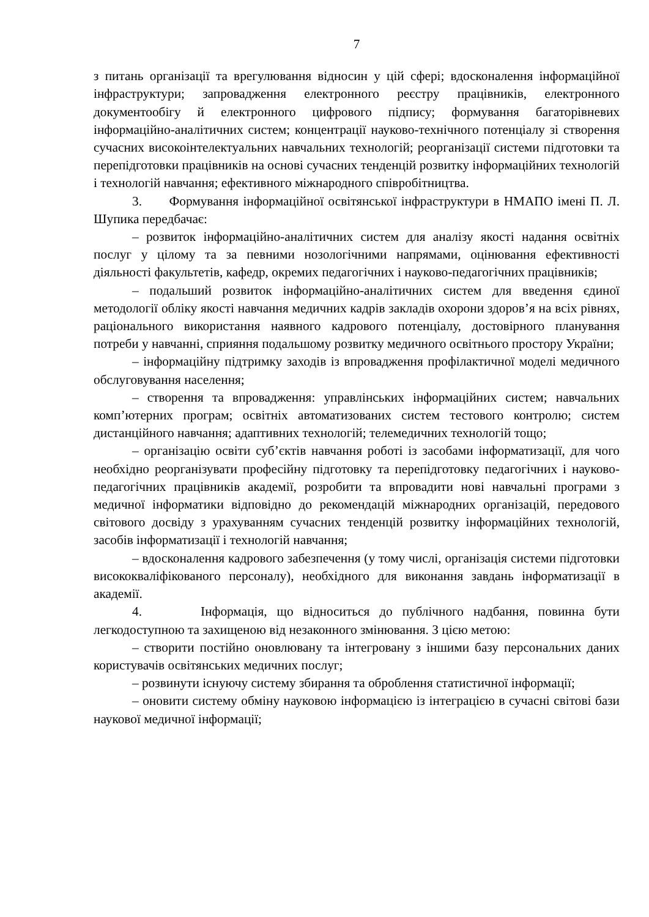7
з питань організації та врегулювання відносин у цій сфері; вдосконалення інформаційної інфраструктури; запровадження електронного реєстру працівників, електронного документообігу й електронного цифрового підпису; формування багаторівневих інформаційно-аналітичних систем; концентрації науково-технічного потенціалу зі створення сучасних високоінтелектуальних навчальних технологій; реорганізації системи підготовки та перепідготовки працівників на основі сучасних тенденцій розвитку інформаційних технологій і технологій навчання; ефективного міжнародного співробітництва.
3. Формування інформаційної освітянської інфраструктури в НМАПО імені П. Л. Шупика передбачає:
– розвиток інформаційно-аналітичних систем для аналізу якості надання освітніх послуг у цілому та за певними нозологічними напрямами, оцінювання ефективності діяльності факультетів, кафедр, окремих педагогічних і науково-педагогічних працівників;
– подальший розвиток інформаційно-аналітичних систем для введення єдиної методології обліку якості навчання медичних кадрів закладів охорони здоров’я на всіх рівнях, раціонального використання наявного кадрового потенціалу, достовірного планування потреби у навчанні, сприяння подальшому розвитку медичного освітнього простору України;
– інформаційну підтримку заходів із впровадження профілактичної моделі медичного обслуговування населення;
– створення та впровадження: управлінських інформаційних систем; навчальних комп’ютерних програм; освітніх автоматизованих систем тестового контролю; систем дистанційного навчання; адаптивних технологій; телемедичних технологій тощо;
– організацію освіти суб’єктів навчання роботі із засобами інформатизації, для чого необхідно реорганізувати професійну підготовку та перепідготовку педагогічних і науково-педагогічних працівників академії, розробити та впровадити нові навчальні програми з медичної інформатики відповідно до рекомендацій міжнародних організацій, передового світового досвіду з урахуванням сучасних тенденцій розвитку інформаційних технологій, засобів інформатизації і технологій навчання;
– вдосконалення кадрового забезпечення (у тому числі, організація системи підготовки висококваліфікованого персоналу), необхідного для виконання завдань інформатизації в академії.
4. Інформація, що відноситься до публічного надбання, повинна бути легкодоступною та захищеною від незаконного змінювання. З цією метою:
– створити постійно оновлювану та інтегровану з іншими базу персональних даних користувачів освітянських медичних послуг;
– розвинути існуючу систему збирання та оброблення статистичної інформації;
– оновити систему обміну науковою інформацією із інтеграцією в сучасні світові бази наукової медичної інформації;